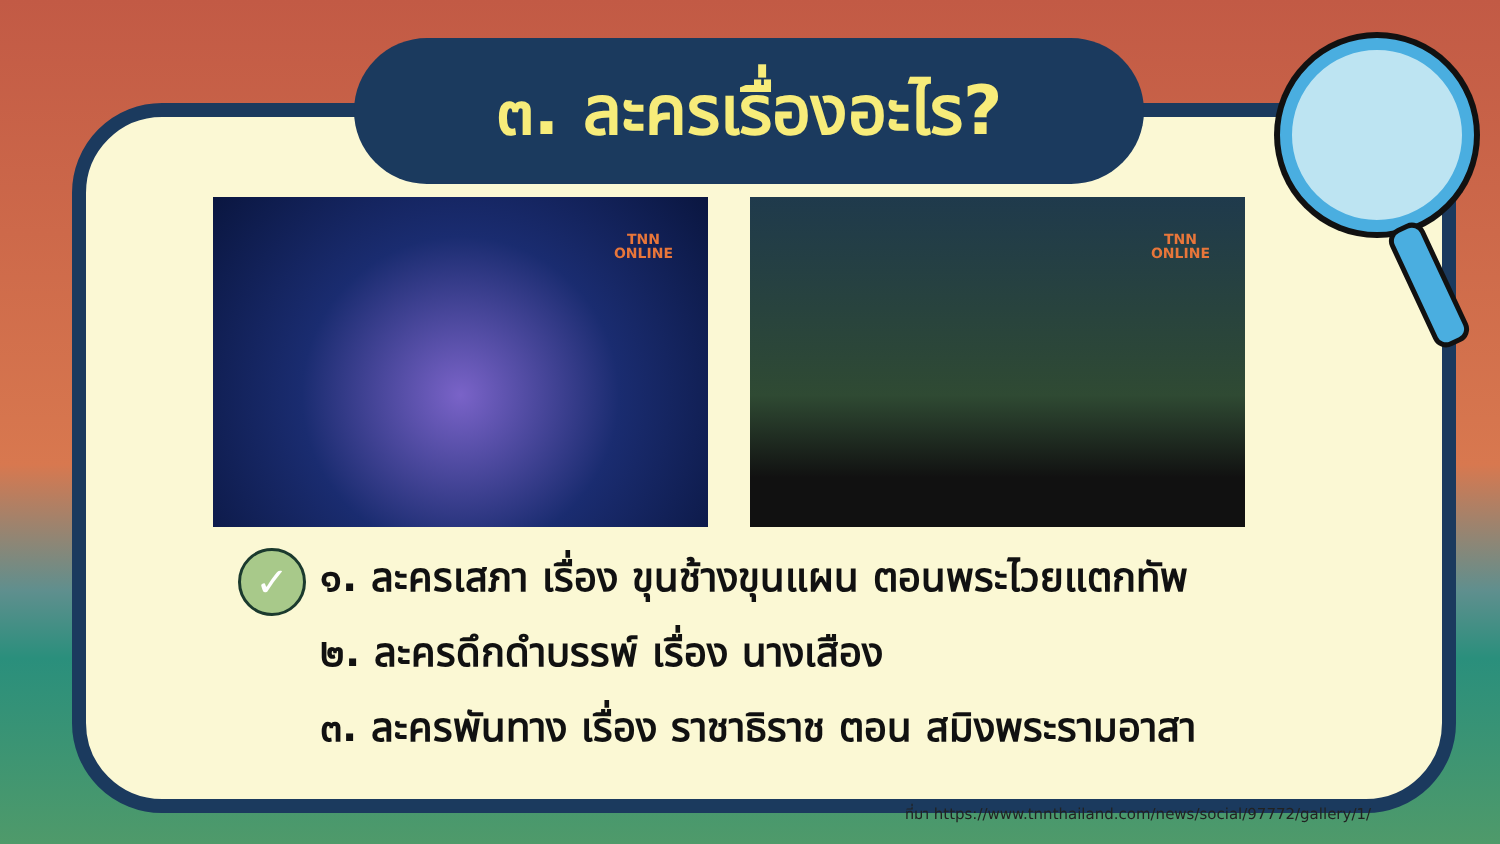๓. ละครเรื่องอะไร?
TNN
ONLINE
TNN
ONLINE
✓
๑. ละครเสภา เรื่อง ขุนช้างขุนแผน ตอนพระไวยแตกทัพ
๒. ละครดึกดำบรรพ์ เรื่อง นางเสือง
๓. ละครพันทาง เรื่อง ราชาธิราช ตอน สมิงพระรามอาสา
ที่มา https://www.tnnthailand.com/news/social/97772/gallery/1/